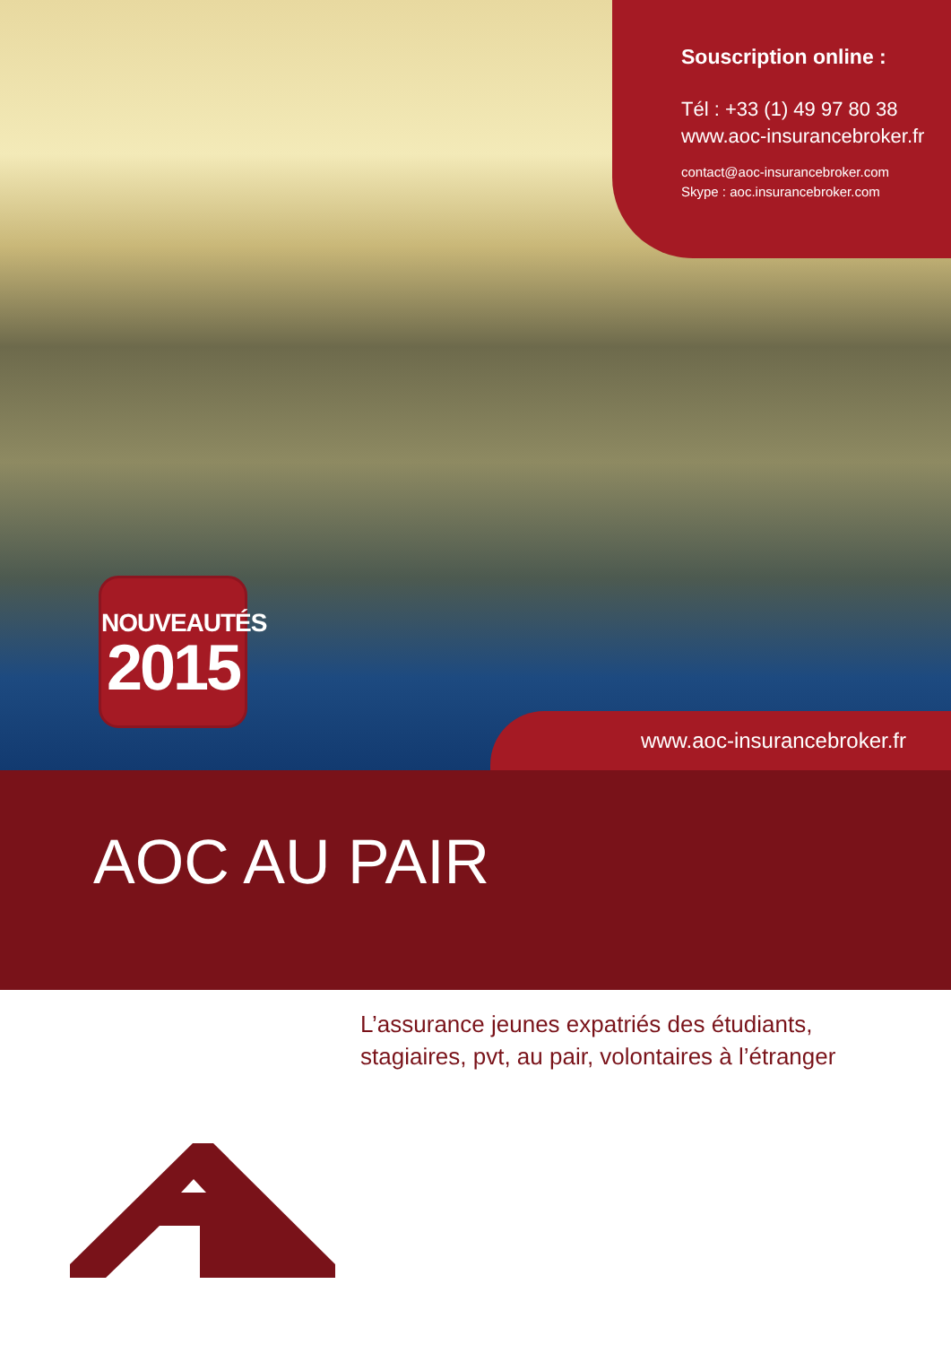Souscription online :
Tél : +33 (1) 49 97 80 38
www.aoc-insurancebroker.fr
contact@aoc-insurancebroker.com
Skype : aoc.insurancebroker.com
NOUVEAUTÉS
2015
www.aoc-insurancebroker.fr
AOC AU PAIR
L’assurance jeunes expatriés des étudiants,
stagiaires, pvt, au pair, volontaires à l’étranger